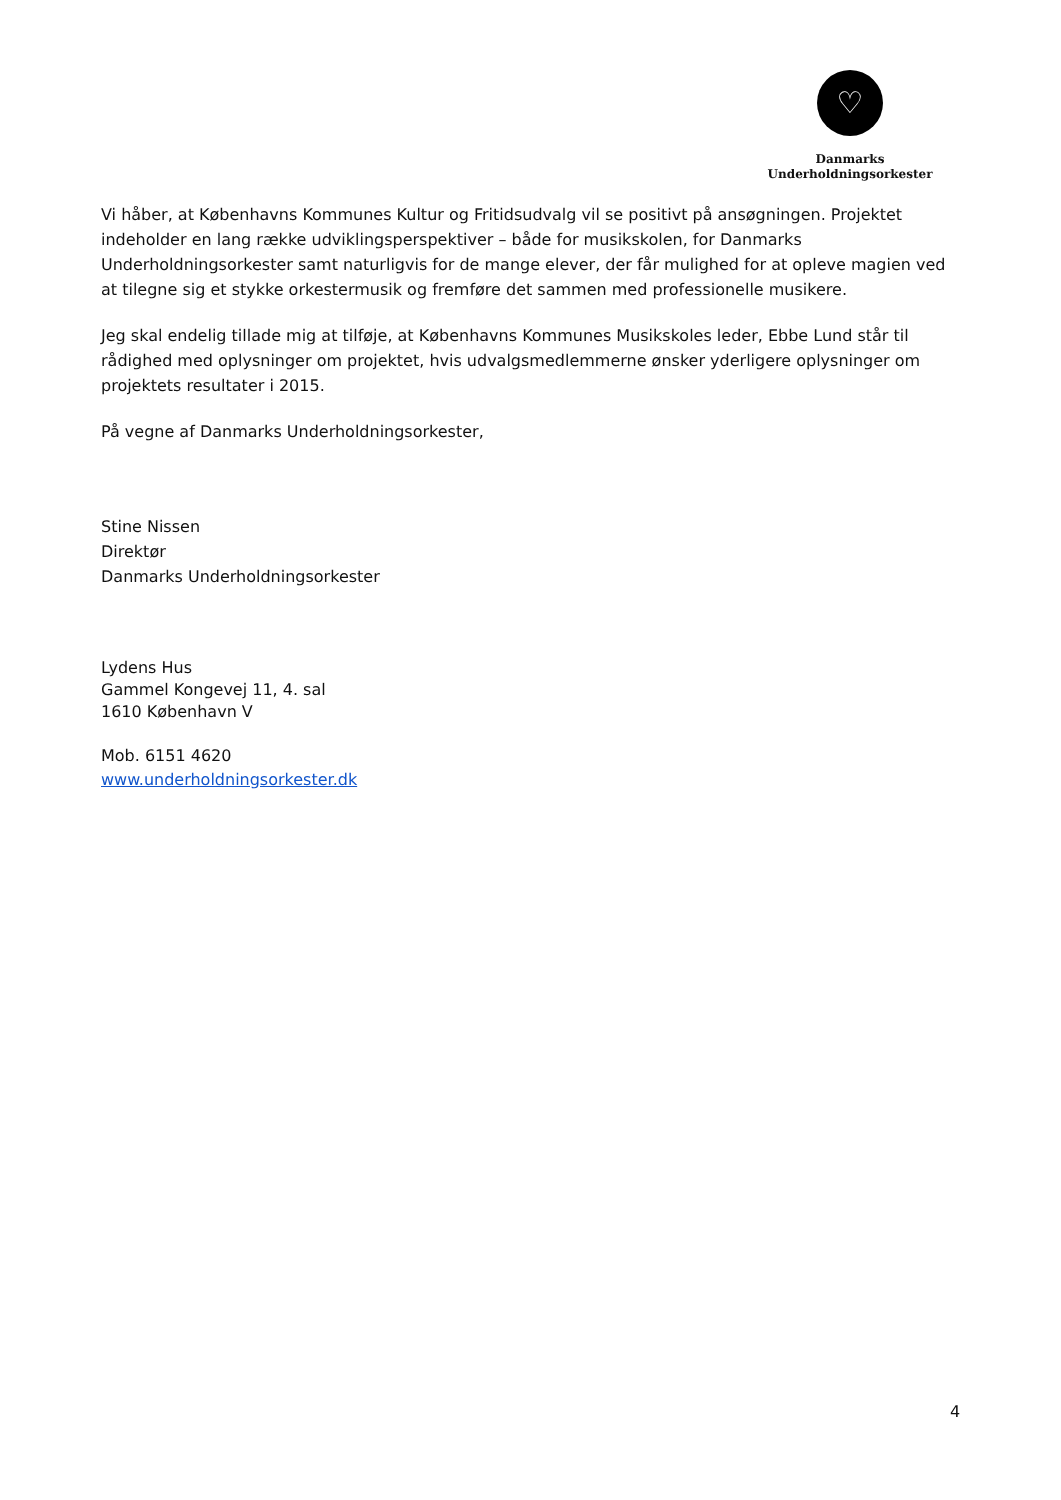♡
Danmarks
Underholdningsorkester
Vi håber, at Københavns Kommunes Kultur og Fritidsudvalg vil se positivt på ansøgningen. Projektet indeholder en lang række udviklingsperspektiver – både for musikskolen, for Danmarks Underholdningsorkester samt naturligvis for de mange elever, der får mulighed for at opleve magien ved at tilegne sig et stykke orkestermusik og fremføre det sammen med professionelle musikere.
Jeg skal endelig tillade mig at tilføje, at Københavns Kommunes Musikskoles leder, Ebbe Lund står til rådighed med oplysninger om projektet, hvis udvalgsmedlemmerne ønsker yderligere oplysninger om projektets resultater i 2015.
På vegne af Danmarks Underholdningsorkester,
Stine Nissen
Direktør
Danmarks Underholdningsorkester
Lydens Hus
Gammel Kongevej 11, 4. sal
1610 København V
Mob. 6151 4620
www.underholdningsorkester.dk
4